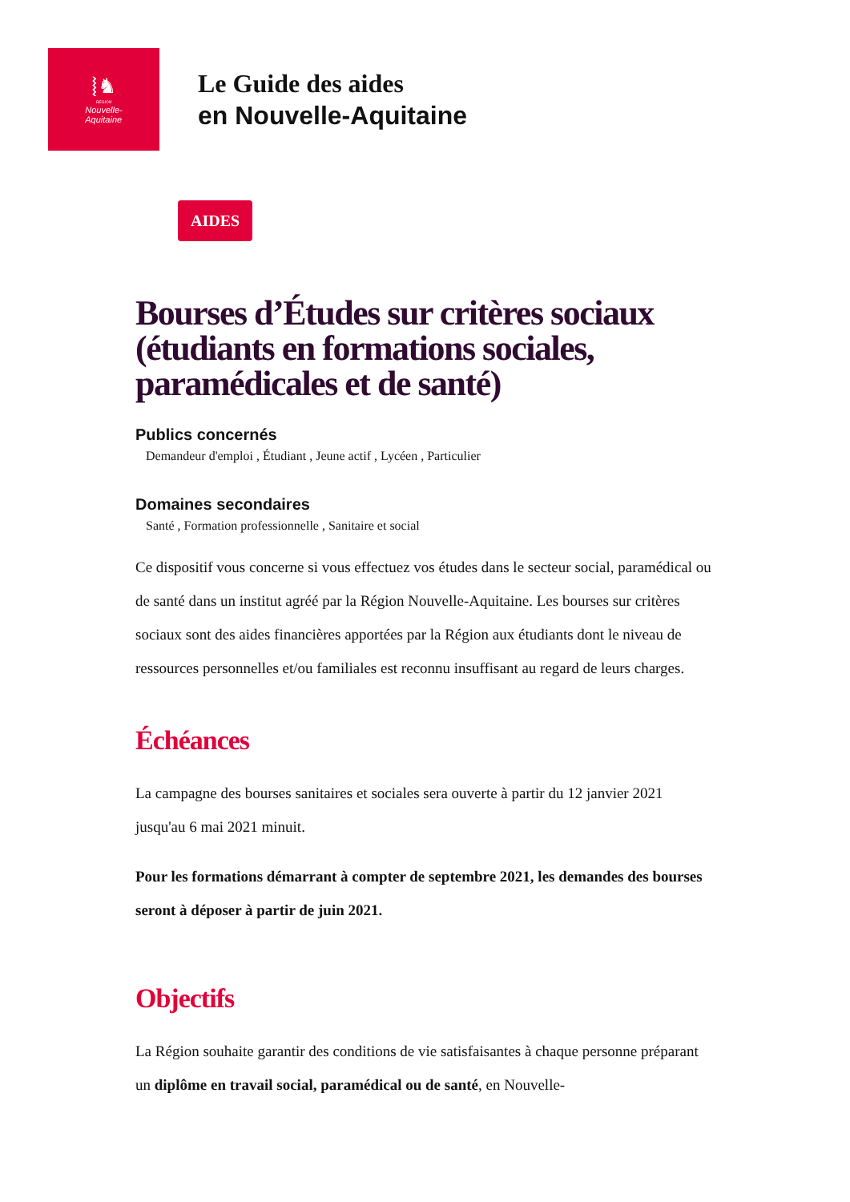⦚♞
RÉGION
Nouvelle-
Aquitaine
Le Guide des aides
en Nouvelle-Aquitaine
AIDES
Bourses d’Études sur critères sociaux (étudiants en formations sociales, paramédicales et de santé)
Publics concernés
Demandeur d'emploi , Étudiant , Jeune actif , Lycéen , Particulier
Domaines secondaires
Santé , Formation professionnelle , Sanitaire et social
Ce dispositif vous concerne si vous effectuez vos études dans le secteur social, paramédical ou de santé dans un institut agréé par la Région Nouvelle-Aquitaine. Les bourses sur critères sociaux sont des aides financières apportées par la Région aux étudiants dont le niveau de ressources personnelles et/ou familiales est reconnu insuffisant au regard de leurs charges.
Échéances
La campagne des bourses sanitaires et sociales sera ouverte à partir du 12 janvier 2021 jusqu'au 6 mai 2021 minuit.
Pour les formations démarrant à compter de septembre 2021, les demandes des bourses seront à déposer à partir de juin 2021.
Objectifs
La Région souhaite garantir des conditions de vie satisfaisantes à chaque personne préparant un diplôme en travail social, paramédical ou de santé, en Nouvelle-